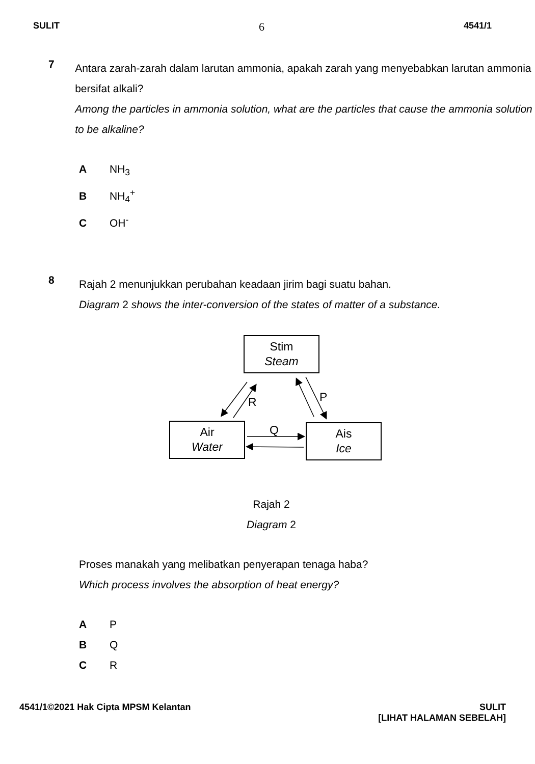SULIT 6 4541/1
7
Antara zarah-zarah dalam larutan ammonia, apakah zarah yang menyebabkan larutan ammonia bersifat alkali?
Among the particles in ammonia solution, what are the particles that cause the ammonia solution to be alkaline?
A NH<sub>3</sub>
B NH<sub>4</sub><sup>+</sup>
C OH<sup>-</sup>
8
Rajah 2 menunjukkan perubahan keadaan jirim bagi suatu bahan.
Diagram 2 shows the inter-conversion of the states of matter of a substance.
Stim
Steam
Air
Water
Ais
Ice
R P
Q
Rajah 2
Diagram 2
Proses manakah yang melibatkan penyerapan tenaga haba?
Which process involves the absorption of heat energy?
A P
B Q
C R
4541/1©2021 Hak Cipta MPSM Kelantan SULIT
[LIHAT HALAMAN SEBELAH]